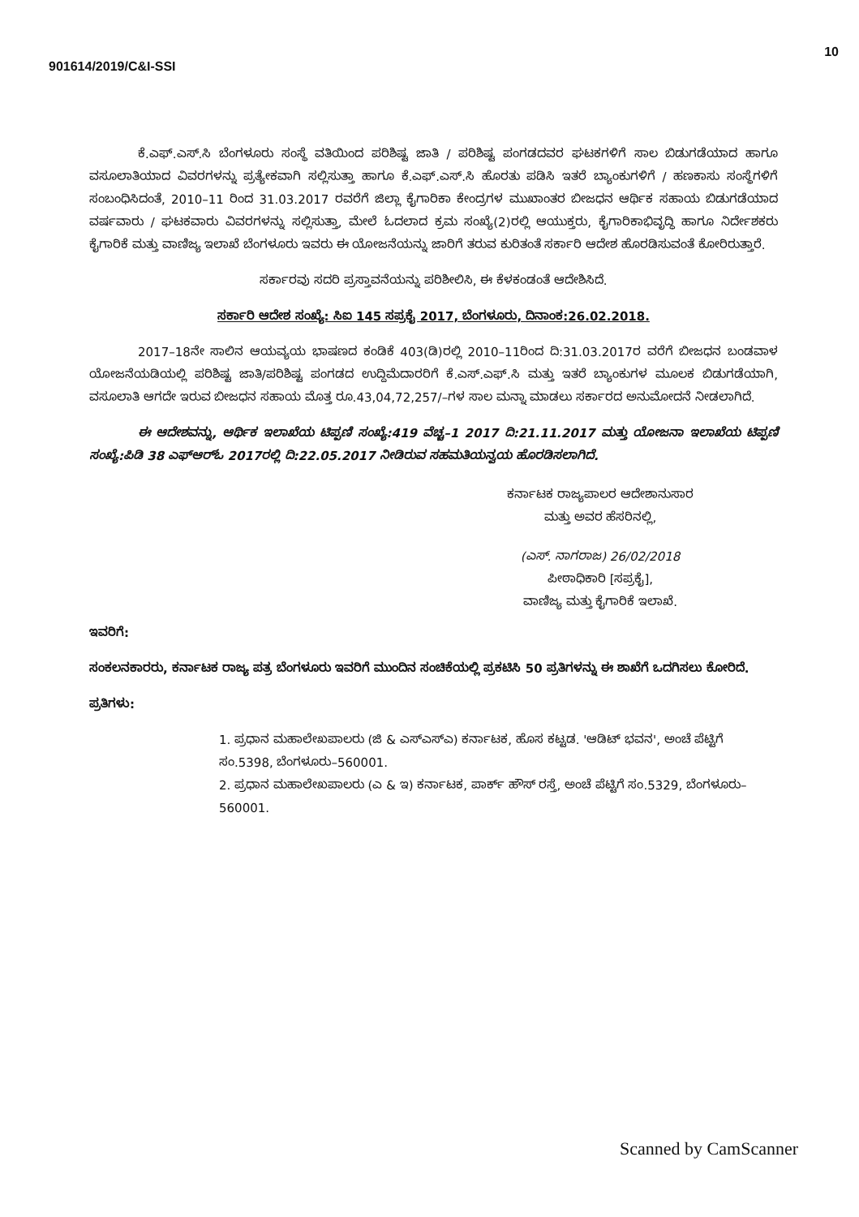901614/2019/C&I-SSI
10
ಕೆ.ಎಫ್.ಎಸ್.ಸಿ ಬೆಂಗಳೂರು ಸಂಸ್ಥೆ ವತಿಯಿಂದ ಪರಿಶಿಷ್ಟ ಜಾತಿ / ಪರಿಶಿಷ್ಟ ಪಂಗಡದವರ ಘಟಕಗಳಿಗೆ ಸಾಲ ಬಿಡುಗಡೆಯಾದ ಹಾಗೂ ವಸೂಲಾತಿಯಾದ ವಿವರಗಳನ್ನು ಪ್ರತ್ಯೇಕವಾಗಿ ಸಲ್ಲಿಸುತ್ತಾ ಹಾಗೂ ಕೆ.ಎಫ್.ಎಸ್.ಸಿ ಹೊರತು ಪಡಿಸಿ ಇತರೆ ಬ್ಯಾಂಕುಗಳಿಗೆ / ಹಣಕಾಸು ಸಂಸ್ಥೆಗಳಿಗೆ ಸಂಬಂಧಿಸಿದಂತೆ, 2010–11 ರಿಂದ 31.03.2017 ರವರೆಗೆ ಜಿಲ್ಲಾ ಕೈಗಾರಿಕಾ ಕೇಂದ್ರಗಳ ಮುಖಾಂತರ ಬೀಜಧನ ಆರ್ಥಿಕ ಸಹಾಯ ಬಿಡುಗಡೆಯಾದ ವರ್ಷವಾರು / ಘಟಕವಾರು ವಿವರಗಳನ್ನು ಸಲ್ಲಿಸುತ್ತಾ, ಮೇಲೆ ಓದಲಾದ ಕ್ರಮ ಸಂಖ್ಯೆ(2)ರಲ್ಲಿ ಆಯುಕ್ತರು, ಕೈಗಾರಿಕಾಭಿವೃದ್ಧಿ ಹಾಗೂ ನಿರ್ದೇಶಕರು ಕೈಗಾರಿಕೆ ಮತ್ತು ವಾಣಿಜ್ಯ ಇಲಾಖೆ ಬೆಂಗಳೂರು ಇವರು ಈ ಯೋಜನೆಯನ್ನು ಜಾರಿಗೆ ತರುವ ಕುರಿತಂತೆ ಸರ್ಕಾರಿ ಆದೇಶ ಹೊರಡಿಸುವಂತೆ ಕೋರಿರುತ್ತಾರೆ.
ಸರ್ಕಾರವು ಸದರಿ ಪ್ರಸ್ತಾವನೆಯನ್ನು ಪರಿಶೀಲಿಸಿ, ಈ ಕೆಳಕಂಡಂತೆ ಆದೇಶಿಸಿದೆ.
ಸರ್ಕಾರಿ ಆದೇಶ ಸಂಖ್ಯೆ: ಸಿಐ 145 ಸಪ್ರಕೈ 2017, ಬೆಂಗಳೂರು, ದಿನಾಂಕ:26.02.2018.
2017–18ನೇ ಸಾಲಿನ ಆಯವ್ಯಯ ಭಾಷಣದ ಕಂಡಿಕೆ 403(ಡಿ)ರಲ್ಲಿ 2010–11ರಿಂದ ದಿ:31.03.2017ರ ವರೆಗೆ ಬೀಜಧನ ಬಂಡವಾಳ ಯೋಜನೆಯಡಿಯಲ್ಲಿ ಪರಿಶಿಷ್ಟ ಜಾತಿ/ಪರಿಶಿಷ್ಟ ಪಂಗಡದ ಉದ್ದಿಮೆದಾರರಿಗೆ ಕೆ.ಎಸ್.ಎಫ್.ಸಿ ಮತ್ತು ಇತರೆ ಬ್ಯಾಂಕುಗಳ ಮೂಲಕ ಬಿಡುಗಡೆಯಾಗಿ, ವಸೂಲಾತಿ ಆಗದೇ ಇರುವ ಬೀಜಧನ ಸಹಾಯ ಮೊತ್ತ ರೂ.43,04,72,257/–ಗಳ ಸಾಲ ಮನ್ನಾ ಮಾಡಲು ಸರ್ಕಾರದ ಅನುಮೋದನೆ ನೀಡಲಾಗಿದೆ.
ಈ ಆದೇಶವನ್ನು, ಆರ್ಥಿಕ ಇಲಾಖೆಯ ಟಿಪ್ಪಣಿ ಸಂಖ್ಯೆ:419 ವೆಚ್ಚ–1 2017 ದಿ:21.11.2017 ಮತ್ತು ಯೋಜನಾ ಇಲಾಖೆಯ ಟಿಪ್ಪಣಿ ಸಂಖ್ಯೆ:ಪಿಡಿ 38 ಎಫ್‌ಆರ್‌ಓ 2017ರಲ್ಲಿ ದಿ:22.05.2017 ನೀಡಿರುವ ಸಹಮತಿಯನ್ವಯ ಹೊರಡಿಸಲಾಗಿದೆ.
ಕರ್ನಾಟಕ ರಾಜ್ಯಪಾಲರ ಆದೇಶಾನುಸಾರ
ಮತ್ತು ಅವರ ಹೆಸರಿನಲ್ಲಿ,
(ಎಸ್. ನಾಗರಾಜ) 26/02/2018
ಪೀಠಾಧಿಕಾರಿ [ಸಪ್ರಕೈ],
ವಾಣಿಜ್ಯ ಮತ್ತು ಕೈಗಾರಿಕೆ ಇಲಾಖೆ.
ಇವರಿಗೆ:
ಸಂಕಲನಕಾರರು, ಕರ್ನಾಟಕ ರಾಜ್ಯ ಪತ್ರ ಬೆಂಗಳೂರು ಇವರಿಗೆ ಮುಂದಿನ ಸಂಚಿಕೆಯಲ್ಲಿ ಪ್ರಕಟಿಸಿ 50 ಪ್ರತಿಗಳನ್ನು ಈ ಶಾಖೆಗೆ ಒದಗಿಸಲು ಕೋರಿದೆ.
ಪ್ರತಿಗಳು:
1. ಪ್ರಧಾನ ಮಹಾಲೇಖಪಾಲರು (ಜಿ & ಎಸ್‌ಎಸ್‌ಎ) ಕರ್ನಾಟಕ, ಹೊಸ ಕಟ್ಟಡ. 'ಆಡಿಟ್ ಭವನ', ಅಂಚೆ ಪೆಟ್ಟಿಗೆ ಸಂ.5398, ಬೆಂಗಳೂರು–560001.
2. ಪ್ರಧಾನ ಮಹಾಲೇಖಪಾಲರು (ಎ & ಇ) ಕರ್ನಾಟಕ, ಪಾರ್ಕ್ ಹೌಸ್ ರಸ್ತೆ, ಅಂಚೆ ಪೆಟ್ಟಿಗೆ ಸಂ.5329, ಬೆಂಗಳೂರು–560001.
Scanned by CamScanner